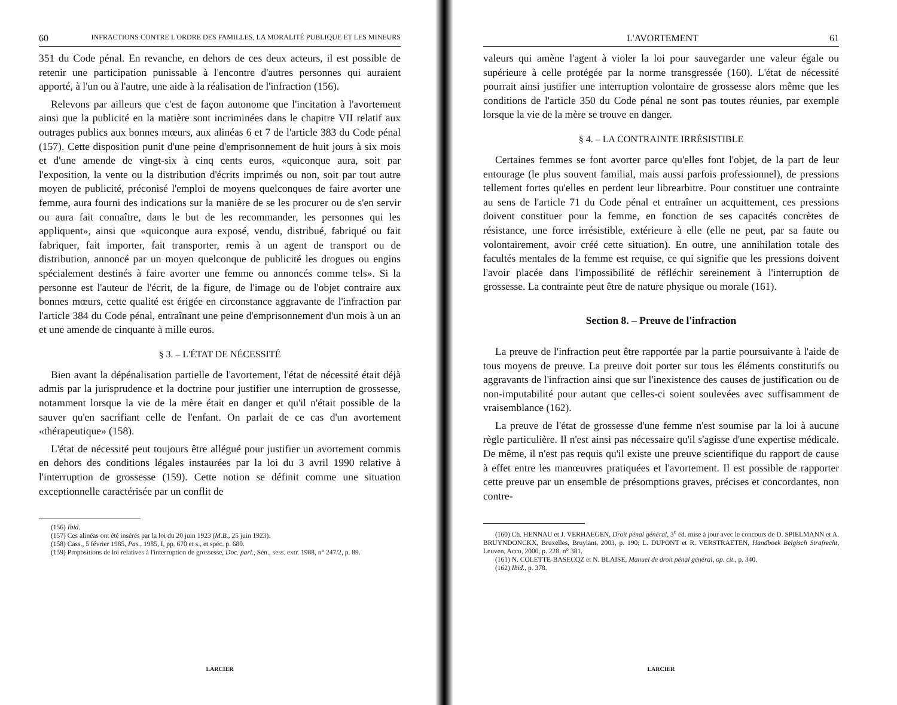60 INFRACTIONS CONTRE L'ORDRE DES FAMILLES, LA MORALITÉ PUBLIQUE ET LES MINEURS
351 du Code pénal. En revanche, en dehors de ces deux acteurs, il est possible de retenir une participation punissable à l'encontre d'autres personnes qui auraient apporté, à l'un ou à l'autre, une aide à la réalisation de l'infraction (156).
Relevons par ailleurs que c'est de façon autonome que l'incitation à l'avortement ainsi que la publicité en la matière sont incriminées dans le chapitre VII relatif aux outrages publics aux bonnes mœurs, aux alinéas 6 et 7 de l'article 383 du Code pénal (157). Cette disposition punit d'une peine d'emprisonnement de huit jours à six mois et d'une amende de vingt-six à cinq cents euros, «quiconque aura, soit par l'exposition, la vente ou la distribution d'écrits imprimés ou non, soit par tout autre moyen de publicité, préconisé l'emploi de moyens quelconques de faire avorter une femme, aura fourni des indications sur la manière de se les procurer ou de s'en servir ou aura fait connaître, dans le but de les recommander, les personnes qui les appliquent», ainsi que «quiconque aura exposé, vendu, distribué, fabriqué ou fait fabriquer, fait importer, fait transporter, remis à un agent de transport ou de distribution, annoncé par un moyen quelconque de publicité les drogues ou engins spécialement destinés à faire avorter une femme ou annoncés comme tels». Si la personne est l'auteur de l'écrit, de la figure, de l'image ou de l'objet contraire aux bonnes mœurs, cette qualité est érigée en circonstance aggravante de l'infraction par l'article 384 du Code pénal, entraînant une peine d'emprisonnement d'un mois à un an et une amende de cinquante à mille euros.
§ 3. – L'ÉTAT DE NÉCESSITÉ
Bien avant la dépénalisation partielle de l'avortement, l'état de nécessité était déjà admis par la jurisprudence et la doctrine pour justifier une interruption de grossesse, notamment lorsque la vie de la mère était en danger et qu'il n'était possible de la sauver qu'en sacrifiant celle de l'enfant. On parlait de ce cas d'un avortement «thérapeutique» (158).
L'état de nécessité peut toujours être allégué pour justifier un avortement commis en dehors des conditions légales instaurées par la loi du 3 avril 1990 relative à l'interruption de grossesse (159). Cette notion se définit comme une situation exceptionnelle caractérisée par un conflit de
(156) Ibid.
(157) Ces alinéas ont été insérés par la loi du 20 juin 1923 (M.B., 25 juin 1923).
(158) Cass., 5 février 1985, Pas., 1985, I, pp. 670 et s., et spéc. p. 680.
(159) Propositions de loi relatives à l'interruption de grossesse, Doc. parl., Sén., sess. extr. 1988, n° 247/2, p. 89.
LARCIER
L'AVORTEMENT 61
valeurs qui amène l'agent à violer la loi pour sauvegarder une valeur égale ou supérieure à celle protégée par la norme transgressée (160). L'état de nécessité pourrait ainsi justifier une interruption volontaire de grossesse alors même que les conditions de l'article 350 du Code pénal ne sont pas toutes réunies, par exemple lorsque la vie de la mère se trouve en danger.
§ 4. – LA CONTRAINTE IRRÉSISTIBLE
Certaines femmes se font avorter parce qu'elles font l'objet, de la part de leur entourage (le plus souvent familial, mais aussi parfois professionnel), de pressions tellement fortes qu'elles en perdent leur librearbitre. Pour constituer une contrainte au sens de l'article 71 du Code pénal et entraîner un acquittement, ces pressions doivent constituer pour la femme, en fonction de ses capacités concrètes de résistance, une force irrésistible, extérieure à elle (elle ne peut, par sa faute ou volontairement, avoir créé cette situation). En outre, une annihilation totale des facultés mentales de la femme est requise, ce qui signifie que les pressions doivent l'avoir placée dans l'impossibilité de réfléchir sereinement à l'interruption de grossesse. La contrainte peut être de nature physique ou morale (161).
Section 8. – Preuve de l'infraction
La preuve de l'infraction peut être rapportée par la partie poursuivante à l'aide de tous moyens de preuve. La preuve doit porter sur tous les éléments constitutifs ou aggravants de l'infraction ainsi que sur l'inexistence des causes de justification ou de non-imputabilité pour autant que celles-ci soient soulevées avec suffisamment de vraisemblance (162).
La preuve de l'état de grossesse d'une femme n'est soumise par la loi à aucune règle particulière. Il n'est ainsi pas nécessaire qu'il s'agisse d'une expertise médicale. De même, il n'est pas requis qu'il existe une preuve scientifique du rapport de cause à effet entre les manœuvres pratiquées et l'avortement. Il est possible de rapporter cette preuve par un ensemble de présomptions graves, précises et concordantes, non contre-
(160) Ch. HENNAU et J. VERHAEGEN, Droit pénal général, 3<sup>e</sup> éd. mise à jour avec le concours de D. SPIELMANN et A. BRUYNDONCKX, Bruxelles, Bruylant, 2003, p. 190; L. DUPONT et R. VERSTRAETEN, Handboek Belgisch Strafrecht, Leuven, Acco, 2000, p. 228, n° 381.
(161) N. COLETTE-BASECQZ et N. BLAISE, Manuel de droit pénal général, op. cit., p. 340.
(162) Ibid., p. 378.
LARCIER